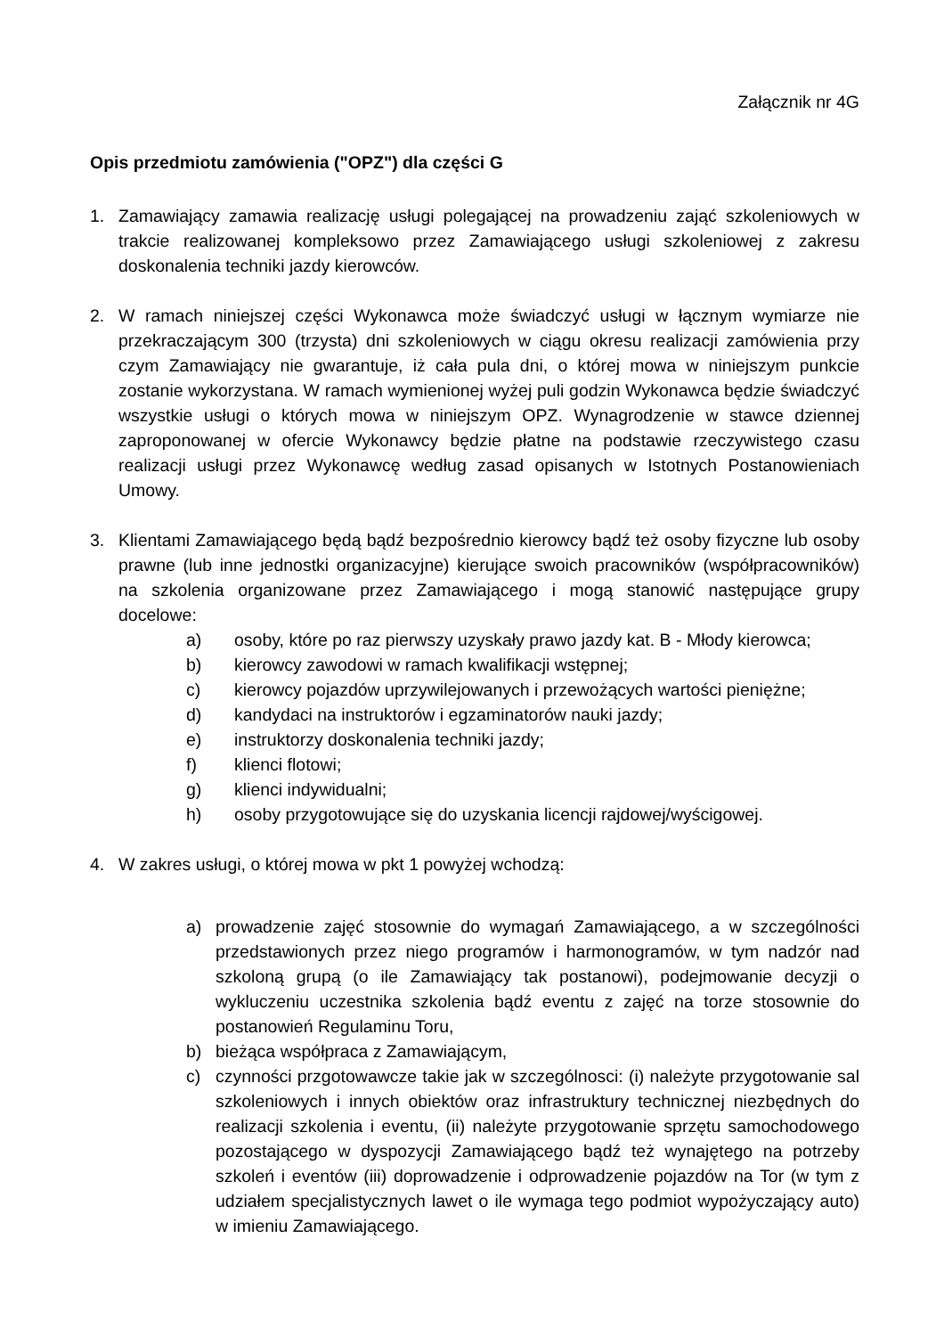Załącznik nr 4G
Opis przedmiotu zamówienia ("OPZ") dla części G
1. Zamawiający zamawia realizację usługi polegającej na prowadzeniu zająć szkoleniowych w trakcie realizowanej kompleksowo przez Zamawiającego usługi szkoleniowej z zakresu doskonalenia techniki jazdy kierowców.
2. W ramach niniejszej części Wykonawca może świadczyć usługi w łącznym wymiarze nie przekraczającym 300 (trzysta) dni szkoleniowych w ciągu okresu realizacji zamówienia przy czym Zamawiający nie gwarantuje, iż cała pula dni, o której mowa w niniejszym punkcie zostanie wykorzystana. W ramach wymienionej wyżej puli godzin Wykonawca będzie świadczyć wszystkie usługi o których mowa w niniejszym OPZ. Wynagrodzenie w stawce dziennej zaproponowanej w ofercie Wykonawcy będzie płatne na podstawie rzeczywistego czasu realizacji usługi przez Wykonawcę według zasad opisanych w Istotnych Postanowieniach Umowy.
3. Klientami Zamawiającego będą bądź bezpośrednio kierowcy bądź też osoby fizyczne lub osoby prawne (lub inne jednostki organizacyjne) kierujące swoich pracowników (współpracowników) na szkolenia organizowane przez Zamawiającego i mogą stanowić następujące grupy docelowe:
a) osoby, które po raz pierwszy uzyskały prawo jazdy kat. B - Młody kierowca;
b) kierowcy zawodowi w ramach kwalifikacji wstępnej;
c) kierowcy pojazdów uprzywilejowanych i przewożących wartości pieniężne;
d) kandydaci na instruktorów i egzaminatorów nauki jazdy;
e) instruktorzy doskonalenia techniki jazdy;
f) klienci flotowi;
g) klienci indywidualni;
h) osoby przygotowujące się do uzyskania licencji rajdowej/wyścigowej.
4. W zakres usługi, o której mowa w pkt 1 powyżej wchodzą:
a) prowadzenie zajęć stosownie do wymagań Zamawiającego, a w szczególności przedstawionych przez niego programów i harmonogramów, w tym nadzór nad szkoloną grupą (o ile Zamawiający tak postanowi), podejmowanie decyzji o wykluczeniu uczestnika szkolenia bądź eventu z zajęć na torze stosownie do postanowień Regulaminu Toru,
b) bieżąca współpraca z Zamawiającym,
c) czynności przgotowawcze takie jak w szczególnosci: (i) należyte przygotowanie sal szkoleniowych i innych obiektów oraz infrastruktury technicznej niezbędnych do realizacji szkolenia i eventu, (ii) należyte przygotowanie sprzętu samochodowego pozostającego w dyspozycji Zamawiającego bądź też wynajętego na potrzeby szkoleń i eventów (iii) doprowadzenie i odprowadzenie pojazdów na Tor (w tym z udziałem specjalistycznych lawet o ile wymaga tego podmiot wypożyczający auto) w imieniu Zamawiającego.